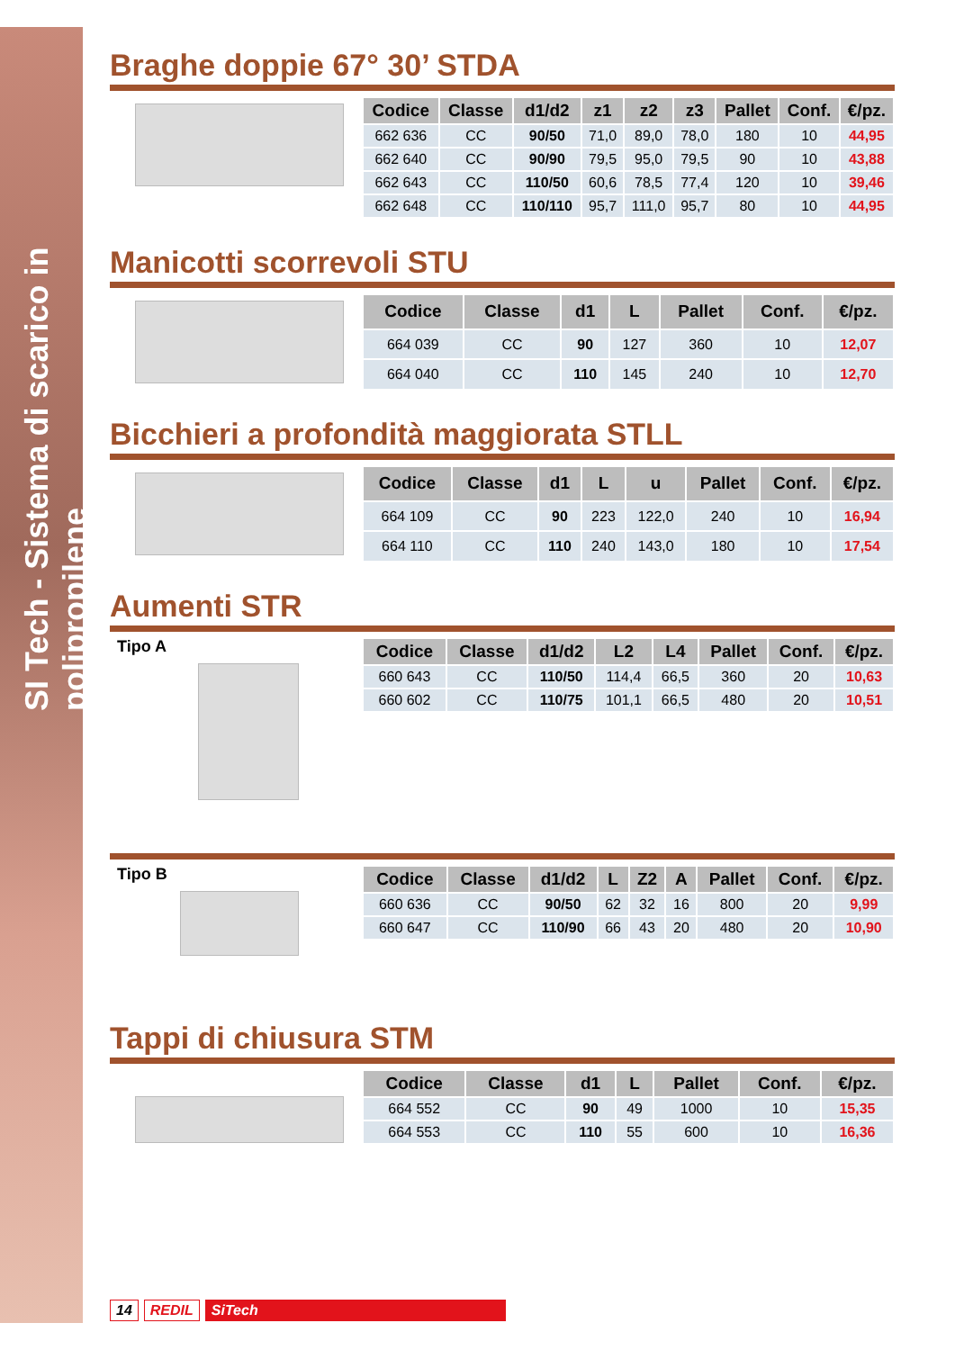SI Tech - Sistema di scarico in polipropilene
Braghe doppie 67° 30’ STDA
| Codice | Classe | d1/d2 | z1 | z2 | z3 | Pallet | Conf. | €/pz. |
| --- | --- | --- | --- | --- | --- | --- | --- | --- |
| 662 636 | CC | 90/50 | 71,0 | 89,0 | 78,0 | 180 | 10 | 44,95 |
| 662 640 | CC | 90/90 | 79,5 | 95,0 | 79,5 | 90 | 10 | 43,88 |
| 662 643 | CC | 110/50 | 60,6 | 78,5 | 77,4 | 120 | 10 | 39,46 |
| 662 648 | CC | 110/110 | 95,7 | 111,0 | 95,7 | 80 | 10 | 44,95 |
Manicotti scorrevoli STU
| Codice | Classe | d1 | L | Pallet | Conf. | €/pz. |
| --- | --- | --- | --- | --- | --- | --- |
| 664 039 | CC | 90 | 127 | 360 | 10 | 12,07 |
| 664 040 | CC | 110 | 145 | 240 | 10 | 12,70 |
Bicchieri a profondità maggiorata STLL
| Codice | Classe | d1 | L | u | Pallet | Conf. | €/pz. |
| --- | --- | --- | --- | --- | --- | --- | --- |
| 664 109 | CC | 90 | 223 | 122,0 | 240 | 10 | 16,94 |
| 664 110 | CC | 110 | 240 | 143,0 | 180 | 10 | 17,54 |
Aumenti STR
Tipo A
| Codice | Classe | d1/d2 | L2 | L4 | Pallet | Conf. | €/pz. |
| --- | --- | --- | --- | --- | --- | --- | --- |
| 660 643 | CC | 110/50 | 114,4 | 66,5 | 360 | 20 | 10,63 |
| 660 602 | CC | 110/75 | 101,1 | 66,5 | 480 | 20 | 10,51 |
Tipo B
| Codice | Classe | d1/d2 | L | Z2 | A | Pallet | Conf. | €/pz. |
| --- | --- | --- | --- | --- | --- | --- | --- | --- |
| 660 636 | CC | 90/50 | 62 | 32 | 16 | 800 | 20 | 9,99 |
| 660 647 | CC | 110/90 | 66 | 43 | 20 | 480 | 20 | 10,90 |
Tappi di chiusura STM
| Codice | Classe | d1 | L | Pallet | Conf. | €/pz. |
| --- | --- | --- | --- | --- | --- | --- |
| 664 552 | CC | 90 | 49 | 1000 | 10 | 15,35 |
| 664 553 | CC | 110 | 55 | 600 | 10 | 16,36 |
14 REDIL SiTech